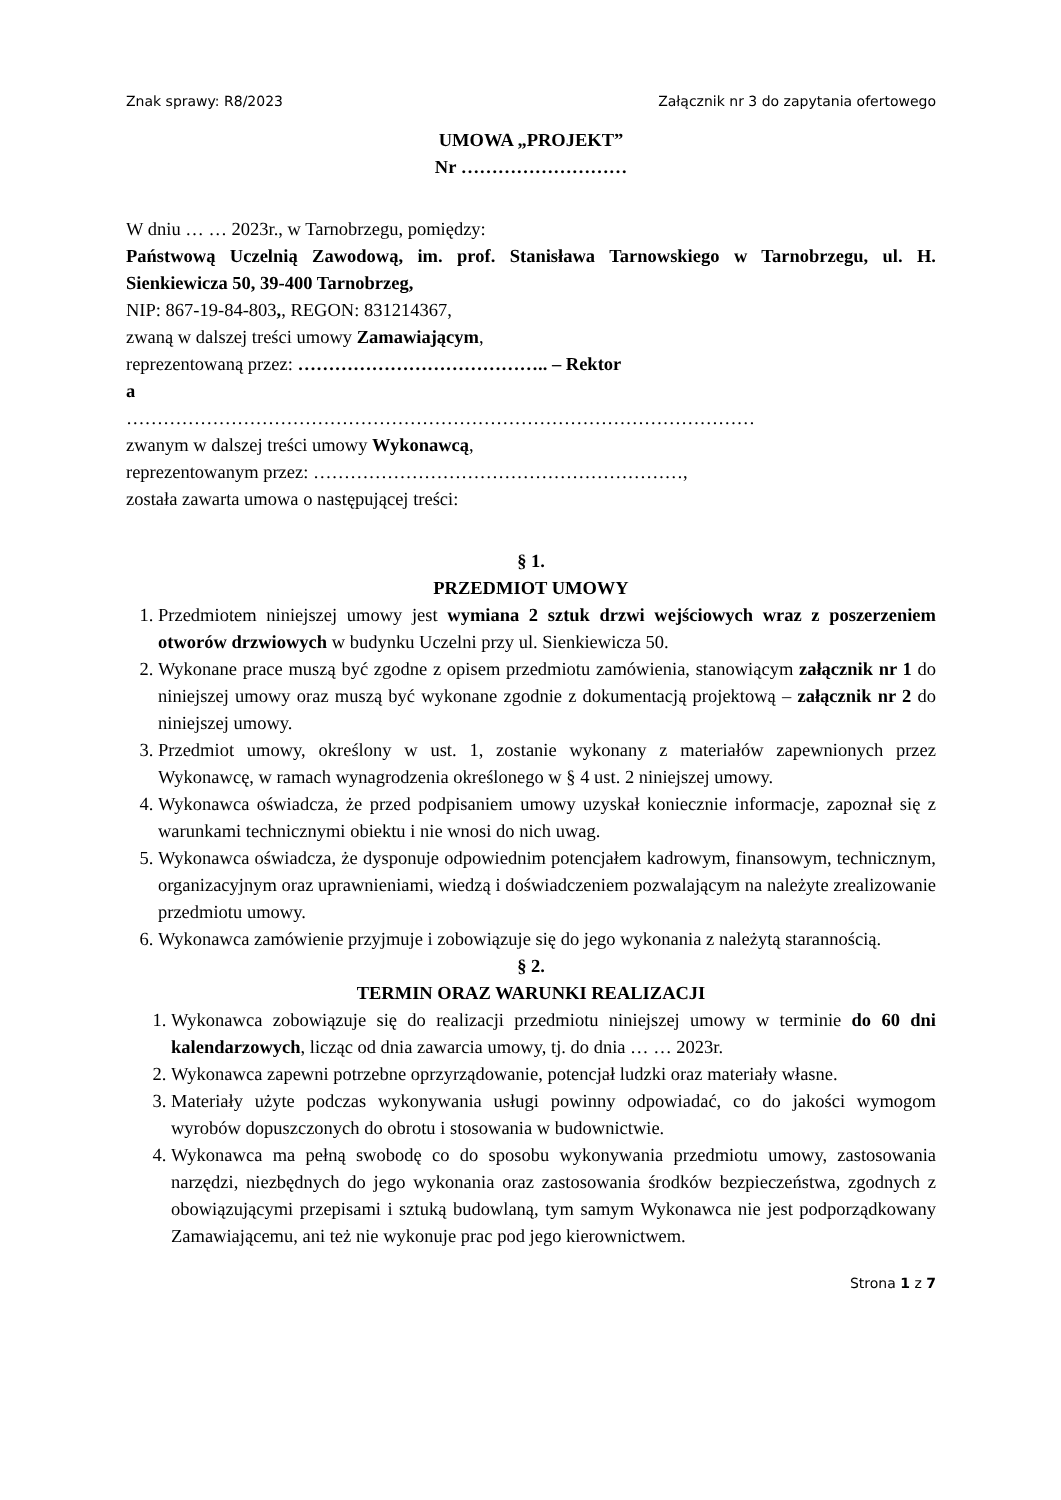Znak sprawy: R8/2023 Załącznik nr 3 do zapytania ofertowego
UMOWA „PROJEKT”
Nr ………………………
W dniu … … 2023r., w Tarnobrzegu, pomiędzy:
Państwową Uczelnią Zawodową, im. prof. Stanisława Tarnowskiego w Tarnobrzegu, ul. H. Sienkiewicza 50, 39-400 Tarnobrzeg,
NIP: 867-19-84-803,, REGON: 831214367,
zwaną w dalszej treści umowy Zamawiającym,
reprezentowaną przez: ………………………………….. – Rektor
a
…………………………………………………………………………………………
zwanym w dalszej treści umowy Wykonawcą,
reprezentowanym przez: ……………………………………………………,
została zawarta umowa o następującej treści:
§ 1.
PRZEDMIOT UMOWY
1. Przedmiotem niniejszej umowy jest wymiana 2 sztuk drzwi wejściowych wraz z poszerzeniem otworów drzwiowych w budynku Uczelni przy ul. Sienkiewicza 50.
2. Wykonane prace muszą być zgodne z opisem przedmiotu zamówienia, stanowiącym załącznik nr 1 do niniejszej umowy oraz muszą być wykonane zgodnie z dokumentacją projektową – załącznik nr 2 do niniejszej umowy.
3. Przedmiot umowy, określony w ust. 1, zostanie wykonany z materiałów zapewnionych przez Wykonawcę, w ramach wynagrodzenia określonego w § 4 ust. 2 niniejszej umowy.
4. Wykonawca oświadcza, że przed podpisaniem umowy uzyskał koniecznie informacje, zapoznał się z warunkami technicznymi obiektu i nie wnosi do nich uwag.
5. Wykonawca oświadcza, że dysponuje odpowiednim potencjałem kadrowym, finansowym, technicznym, organizacyjnym oraz uprawnieniami, wiedzą i doświadczeniem pozwalającym na należyte zrealizowanie przedmiotu umowy.
6. Wykonawca zamówienie przyjmuje i zobowiązuje się do jego wykonania z należytą starannością.
§ 2.
TERMIN ORAZ WARUNKI REALIZACJI
1. Wykonawca zobowiązuje się do realizacji przedmiotu niniejszej umowy w terminie do 60 dni kalendarzowych, licząc od dnia zawarcia umowy, tj. do dnia … … 2023r.
2. Wykonawca zapewni potrzebne oprzyrządowanie, potencjał ludzki oraz materiały własne.
3. Materiały użyte podczas wykonywania usługi powinny odpowiadać, co do jakości wymogom wyrobów dopuszczonych do obrotu i stosowania w budownictwie.
4. Wykonawca ma pełną swobodę co do sposobu wykonywania przedmiotu umowy, zastosowania narzędzi, niezbędnych do jego wykonania oraz zastosowania środków bezpieczeństwa, zgodnych z obowiązującymi przepisami i sztuką budowlaną, tym samym Wykonawca nie jest podporządkowany Zamawiającemu, ani też nie wykonuje prac pod jego kierownictwem.
Strona 1 z 7